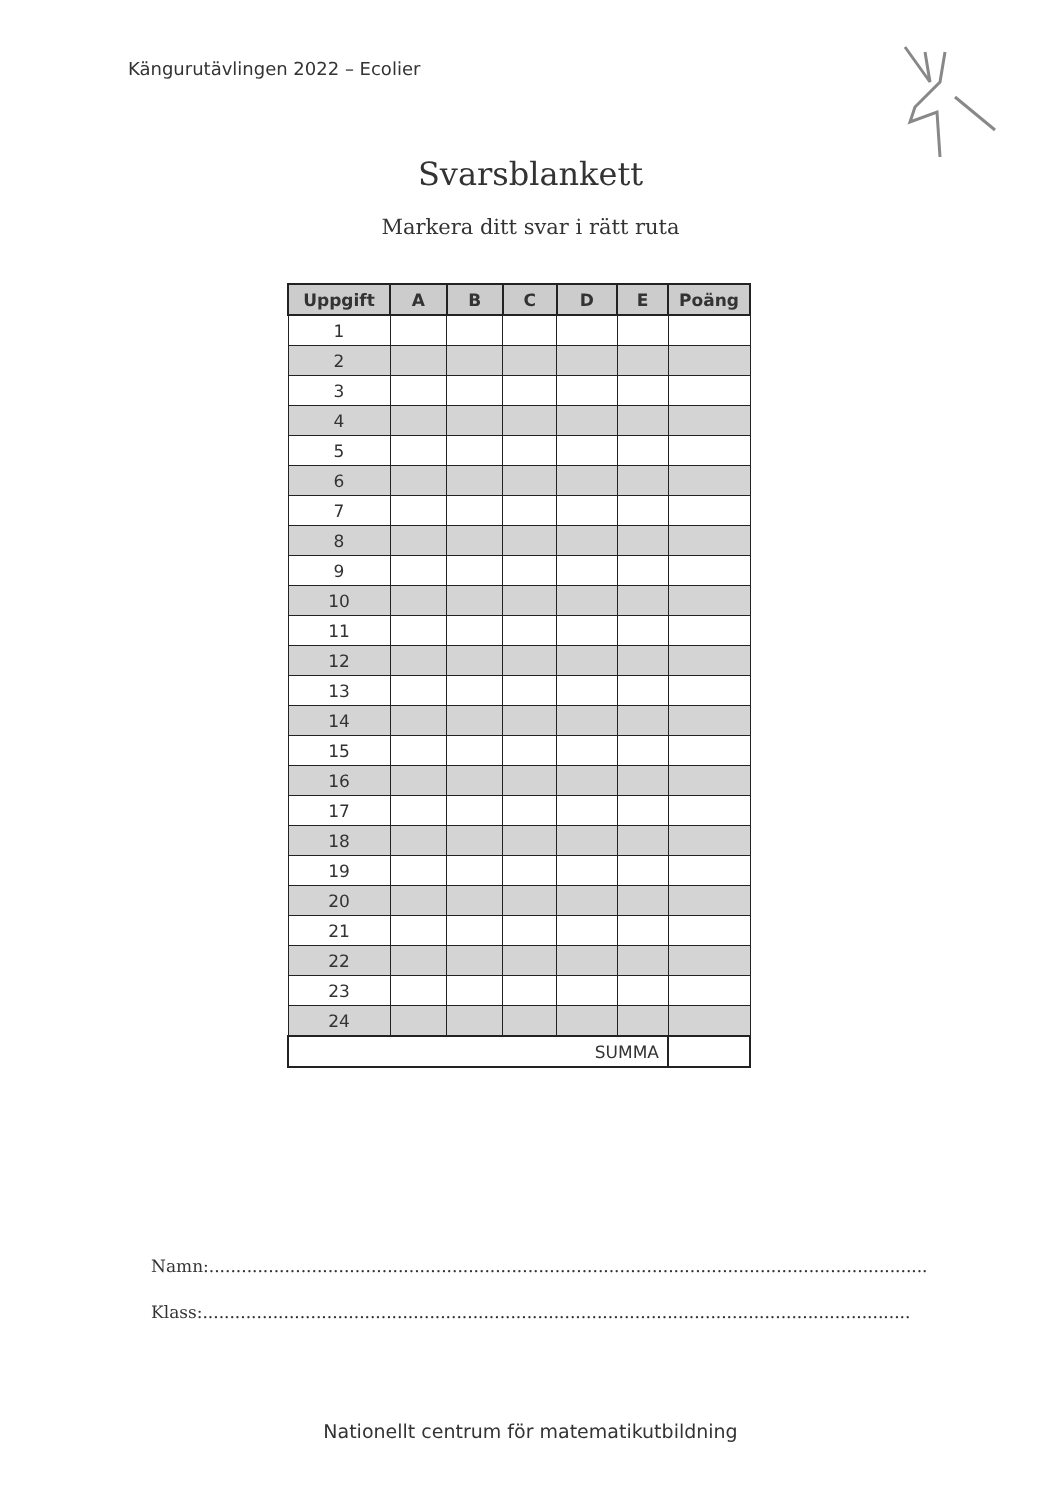Kängurutävlingen 2022 – Ecolier
Svarsblankett
Markera ditt svar i rätt ruta
| Uppgift | A | B | C | D | E | Poäng |
| --- | --- | --- | --- | --- | --- | --- |
| 1 | | | | | | |
| 2 | | | | | | |
| 3 | | | | | | |
| 4 | | | | | | |
| 5 | | | | | | |
| 6 | | | | | | |
| 7 | | | | | | |
| 8 | | | | | | |
| 9 | | | | | | |
| 10 | | | | | | |
| 11 | | | | | | |
| 12 | | | | | | |
| 13 | | | | | | |
| 14 | | | | | | |
| 15 | | | | | | |
| 16 | | | | | | |
| 17 | | | | | | |
| 18 | | | | | | |
| 19 | | | | | | |
| 20 | | | | | | |
| 21 | | | | | | |
| 22 | | | | | | |
| 23 | | | | | | |
| 24 | | | | | | |
| SUMMA | | | | | | |
Namn:.....................................................................................................................................
Klass:...................................................................................................................................
Nationellt centrum för matematikutbildning